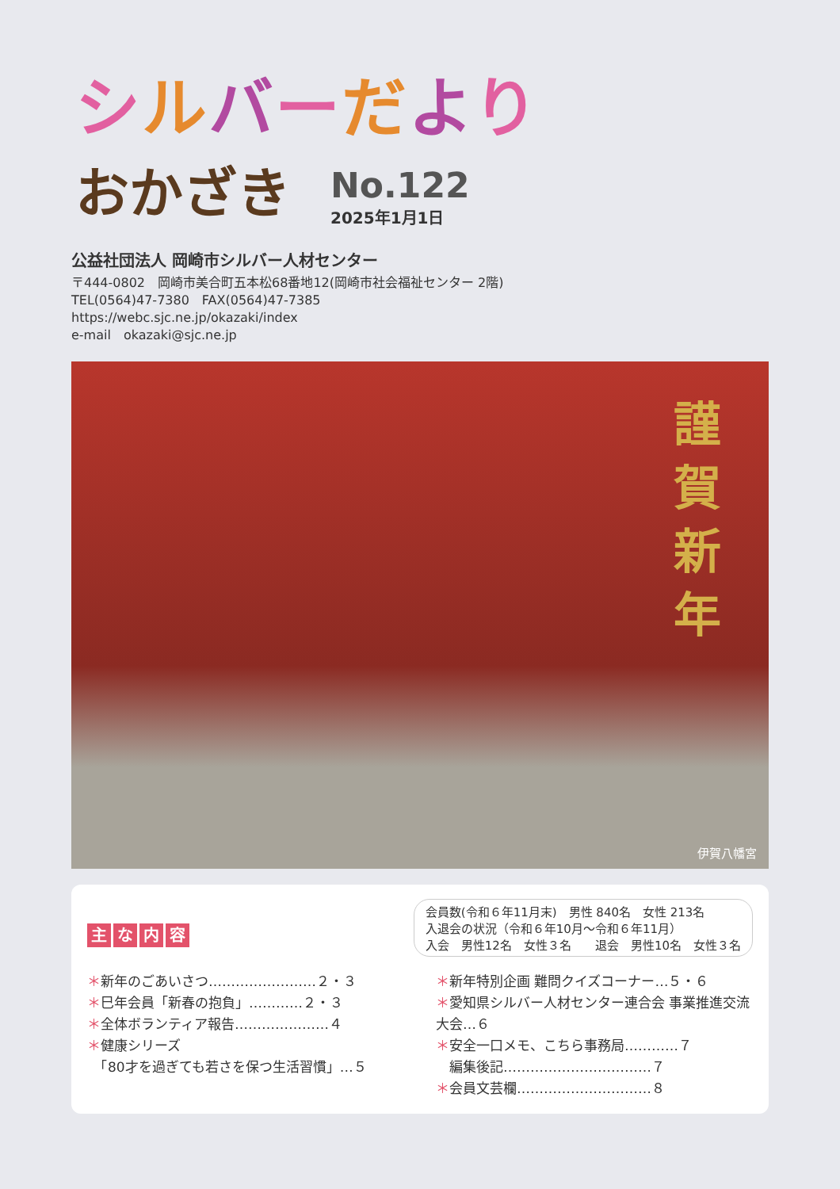シルバーだより
おかざき
No.122
2025年1月1日
公益社団法人 岡崎市シルバー人材センター
〒444-0802　岡崎市美合町五本松68番地12(岡崎市社会福祉センター 2階)
TEL(0564)47-7380　FAX(0564)47-7385
https://webc.sjc.ne.jp/okazaki/index
e-mail　okazaki@sjc.ne.jp
謹賀新年
伊賀八幡宮
主な内容
会員数(令和６年11月末)　男性 840名　女性 213名
入退会の状況（令和６年10月～令和６年11月）
入会　男性12名　女性３名　　退会　男性10名　女性３名
＊新年のごあいさつ……………………２・３
＊巳年会員「新春の抱負」…………２・３
＊全体ボランティア報告…………………４
＊健康シリーズ
　「80才を過ぎても若さを保つ生活習慣」…５
＊新年特別企画 難問クイズコーナー…５・６
＊愛知県シルバー人材センター連合会 事業推進交流大会…６
＊安全一口メモ、こちら事務局…………７
　編集後記……………………………７
＊会員文芸欄…………………………８